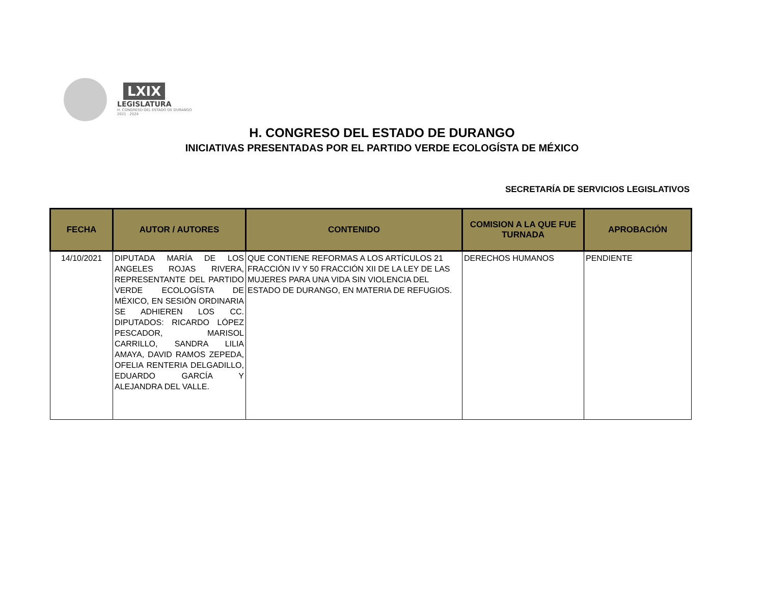LXIX
LEGISLATURA
H. CONGRESO DEL ESTADO DE DURANGO
2021 · 2024
H. CONGRESO DEL ESTADO DE DURANGO
INICIATIVAS PRESENTADAS POR EL PARTIDO VERDE ECOLOGÍSTA DE MÉXICO
SECRETARÍA DE SERVICIOS LEGISLATIVOS
| FECHA | AUTOR / AUTORES | CONTENIDO | COMISION A LA QUE FUE TURNADA | APROBACIÓN |
| --- | --- | --- | --- | --- |
| 14/10/2021 | DIPUTADA MARÍA DE LOS ANGELES ROJAS RIVERA, REPRESENTANTE DEL PARTIDO VERDE ECOLOGÍSTA DE MÉXICO, EN SESIÓN ORDINARIA SE ADHIEREN LOS CC. DIPUTADOS: RICARDO LÓPEZ PESCADOR, MARISOL CARRILLO, SANDRA LILIA AMAYA, DAVID RAMOS ZEPEDA, OFELIA RENTERIA DELGADILLO, EDUARDO GARCÍA Y ALEJANDRA DEL VALLE. | QUE CONTIENE REFORMAS A LOS ARTÍCULOS 21 FRACCIÓN IV Y 50 FRACCIÓN XII DE LA LEY DE LAS MUJERES PARA UNA VIDA SIN VIOLENCIA DEL ESTADO DE DURANGO, EN MATERIA DE REFUGIOS. | DERECHOS HUMANOS | PENDIENTE |